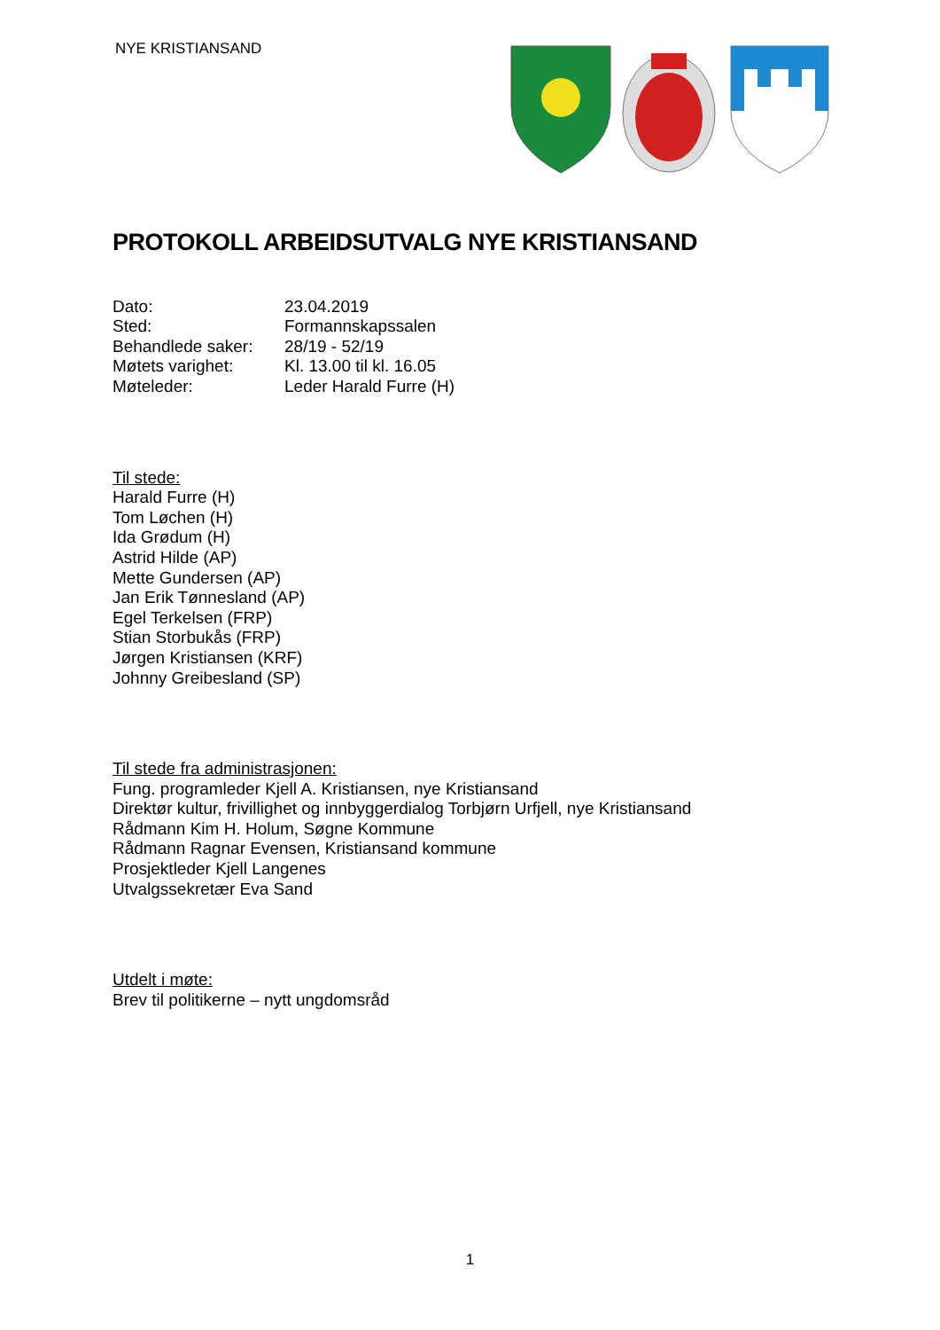NYE KRISTIANSAND
PROTOKOLL ARBEIDSUTVALG NYE KRISTIANSAND
| Dato: | 23.04.2019 |
| Sted: | Formannskapssalen |
| Behandlede saker: | 28/19 - 52/19 |
| Møtets varighet: | Kl. 13.00 til kl. 16.05 |
| Møteleder: | Leder Harald Furre (H) |
Til stede:
Harald Furre (H)
Tom Løchen (H)
Ida Grødum (H)
Astrid Hilde (AP)
Mette Gundersen (AP)
Jan Erik Tønnesland (AP)
Egel Terkelsen (FRP)
Stian Storbukås (FRP)
Jørgen Kristiansen (KRF)
Johnny Greibesland (SP)
Til stede fra administrasjonen:
Fung. programleder Kjell A. Kristiansen, nye Kristiansand
Direktør kultur, frivillighet og innbyggerdialog Torbjørn Urfjell, nye Kristiansand
Rådmann Kim H. Holum, Søgne Kommune
Rådmann Ragnar Evensen, Kristiansand kommune
Prosjektleder Kjell Langenes
Utvalgssekretær Eva Sand
Utdelt i møte:
Brev til politikerne – nytt ungdomsråd
1